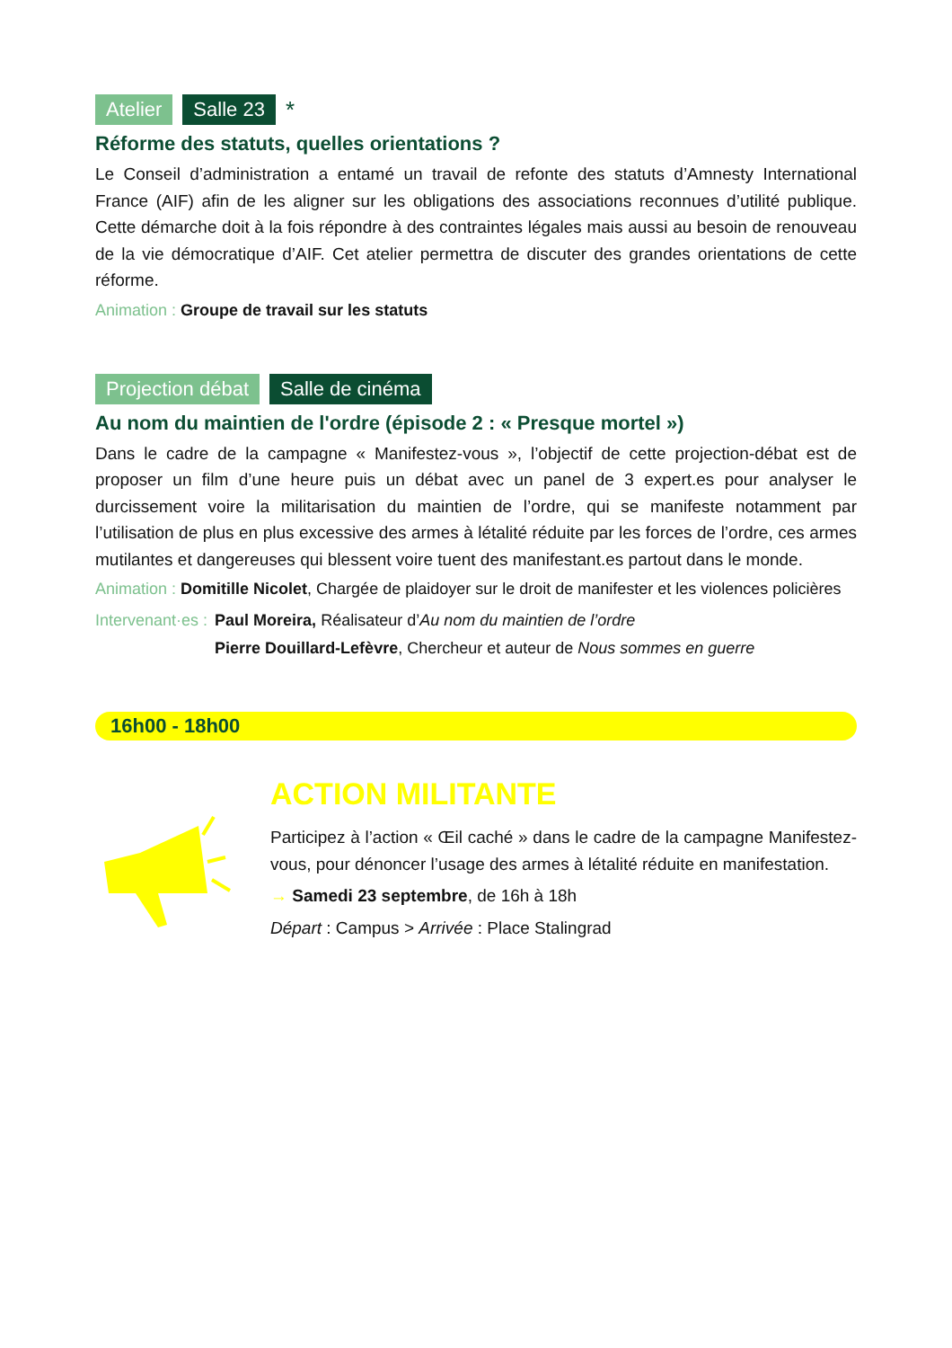Atelier Salle 23 *
Réforme des statuts, quelles orientations ?
Le Conseil d’administration a entamé un travail de refonte des statuts d’Amnesty International France (AIF) afin de les aligner sur les obligations des associations reconnues d’utilité publique. Cette démarche doit à la fois répondre à des contraintes légales mais aussi au besoin de renouveau de la vie démocratique d’AIF. Cet atelier permettra de discuter des grandes orientations de cette réforme.
Animation : Groupe de travail sur les statuts
Projection débat Salle de cinéma
Au nom du maintien de l'ordre (épisode 2 : « Presque mortel »)
Dans le cadre de la campagne « Manifestez-vous », l’objectif de cette projection-débat est de proposer un film d’une heure puis un débat avec un panel de 3 expert.es pour analyser le durcissement voire la militarisation du maintien de l’ordre, qui se manifeste notamment par l’utilisation de plus en plus excessive des armes à létalité réduite par les forces de l’ordre, ces armes mutilantes et dangereuses qui blessent voire tuent des manifestant.es partout dans le monde.
Animation : Domitille Nicolet, Chargée de plaidoyer sur le droit de manifester et les violences policières
Intervenant·es : Paul Moreira, Réalisateur d’Au nom du maintien de l’ordre
Pierre Douillard-Lefèvre, Chercheur et auteur de Nous sommes en guerre
16h00 - 18h00
ACTION MILITANTE
Participez à l’action « Œil caché » dans le cadre de la campagne Manifestez-vous, pour dénoncer l’usage des armes à létalité réduite en manifestation.
→ Samedi 23 septembre, de 16h à 18h
Départ : Campus > Arrivée : Place Stalingrad